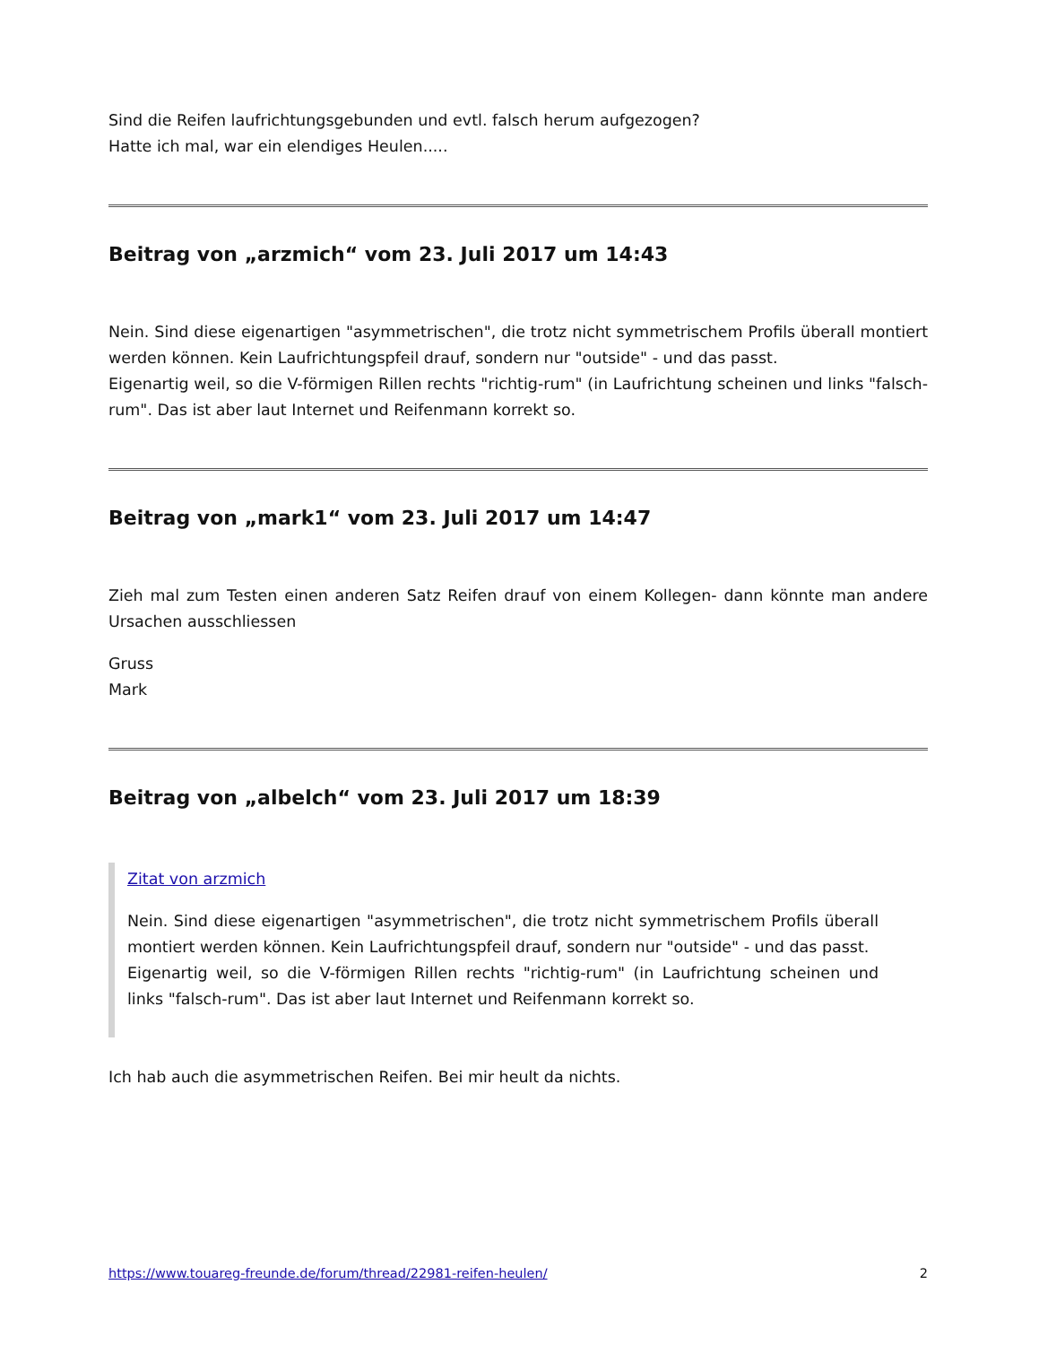Sind die Reifen laufrichtungsgebunden und evtl. falsch herum aufgezogen?
Hatte ich mal, war ein elendiges Heulen.....
Beitrag von „arzmich“ vom 23. Juli 2017 um 14:43
Nein. Sind diese eigenartigen "asymmetrischen", die trotz nicht symmetrischem Profils überall montiert werden können. Kein Laufrichtungspfeil drauf, sondern nur "outside" - und das passt.
Eigenartig weil, so die V-förmigen Rillen rechts "richtig-rum" (in Laufrichtung scheinen und links "falsch-rum". Das ist aber laut Internet und Reifenmann korrekt so.
Beitrag von „mark1“ vom 23. Juli 2017 um 14:47
Zieh mal zum Testen einen anderen Satz Reifen drauf von einem Kollegen- dann könnte man andere Ursachen ausschliessen
Gruss
Mark
Beitrag von „albelch“ vom 23. Juli 2017 um 18:39
Zitat von arzmich
Nein. Sind diese eigenartigen "asymmetrischen", die trotz nicht symmetrischem Profils überall montiert werden können. Kein Laufrichtungspfeil drauf, sondern nur "outside" - und das passt.
Eigenartig weil, so die V-förmigen Rillen rechts "richtig-rum" (in Laufrichtung scheinen und links "falsch-rum". Das ist aber laut Internet und Reifenmann korrekt so.
Ich hab auch die asymmetrischen Reifen. Bei mir heult da nichts.
https://www.touareg-freunde.de/forum/thread/22981-reifen-heulen/ 2